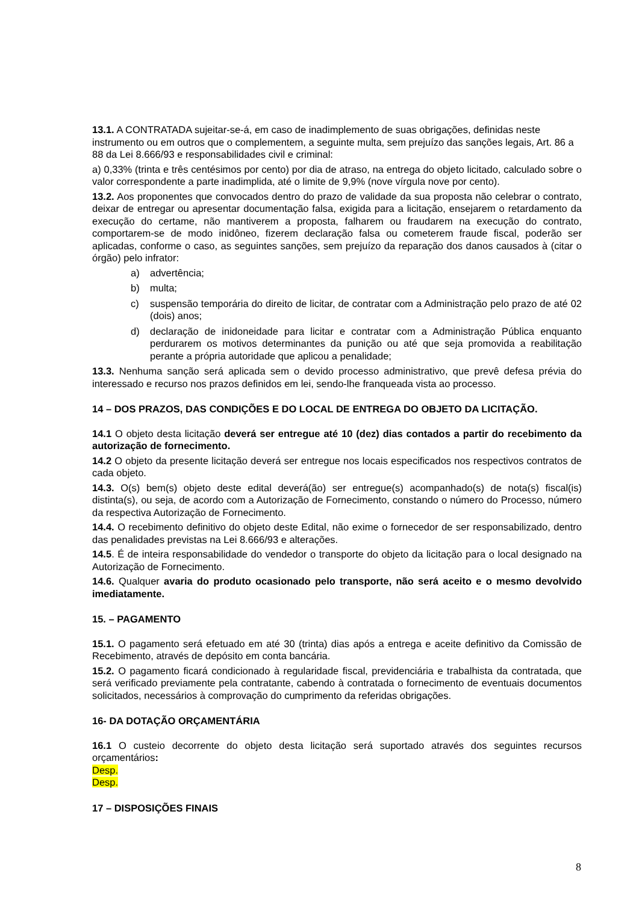13.1. A CONTRATADA sujeitar-se-á, em caso de inadimplemento de suas obrigações, definidas neste instrumento ou em outros que o complementem, a seguinte multa, sem prejuízo das sanções legais, Art. 86 a 88 da Lei 8.666/93 e responsabilidades civil e criminal:
a) 0,33% (trinta e três centésimos por cento) por dia de atraso, na entrega do objeto licitado, calculado sobre o valor correspondente a parte inadimplida, até o limite de 9,9% (nove vírgula nove por cento).
13.2. Aos proponentes que convocados dentro do prazo de validade da sua proposta não celebrar o contrato, deixar de entregar ou apresentar documentação falsa, exigida para a licitação, ensejarem o retardamento da execução do certame, não mantiverem a proposta, falharem ou fraudarem na execução do contrato, comportarem-se de modo inidôneo, fizerem declaração falsa ou cometerem fraude fiscal, poderão ser aplicadas, conforme o caso, as seguintes sanções, sem prejuízo da reparação dos danos causados à (citar o órgão) pelo infrator:
a) advertência;
b) multa;
c) suspensão temporária do direito de licitar, de contratar com a Administração pelo prazo de até 02 (dois) anos;
d) declaração de inidoneidade para licitar e contratar com a Administração Pública enquanto perdurarem os motivos determinantes da punição ou até que seja promovida a reabilitação perante a própria autoridade que aplicou a penalidade;
13.3. Nenhuma sanção será aplicada sem o devido processo administrativo, que prevê defesa prévia do interessado e recurso nos prazos definidos em lei, sendo-lhe franqueada vista ao processo.
14 – DOS PRAZOS, DAS CONDIÇÕES E DO LOCAL DE ENTREGA DO OBJETO DA LICITAÇÃO.
14.1 O objeto desta licitação deverá ser entregue até 10 (dez) dias contados a partir do recebimento da autorização de fornecimento.
14.2 O objeto da presente licitação deverá ser entregue nos locais especificados nos respectivos contratos de cada objeto.
14.3. O(s) bem(s) objeto deste edital deverá(ão) ser entregue(s) acompanhado(s) de nota(s) fiscal(is) distinta(s), ou seja, de acordo com a Autorização de Fornecimento, constando o número do Processo, número da respectiva Autorização de Fornecimento.
14.4. O recebimento definitivo do objeto deste Edital, não exime o fornecedor de ser responsabilizado, dentro das penalidades previstas na Lei 8.666/93 e alterações.
14.5. É de inteira responsabilidade do vendedor o transporte do objeto da licitação para o local designado na Autorização de Fornecimento.
14.6. Qualquer avaria do produto ocasionado pelo transporte, não será aceito e o mesmo devolvido imediatamente.
15. – PAGAMENTO
15.1. O pagamento será efetuado em até 30 (trinta) dias após a entrega e aceite definitivo da Comissão de Recebimento, através de depósito em conta bancária.
15.2. O pagamento ficará condicionado à regularidade fiscal, previdenciária e trabalhista da contratada, que será verificado previamente pela contratante, cabendo à contratada o fornecimento de eventuais documentos solicitados, necessários à comprovação do cumprimento da referidas obrigações.
16- DA DOTAÇÃO ORÇAMENTÁRIA
16.1 O custeio decorrente do objeto desta licitação será suportado através dos seguintes recursos orçamentários:
Desp.
Desp.
17 – DISPOSIÇÕES FINAIS
8